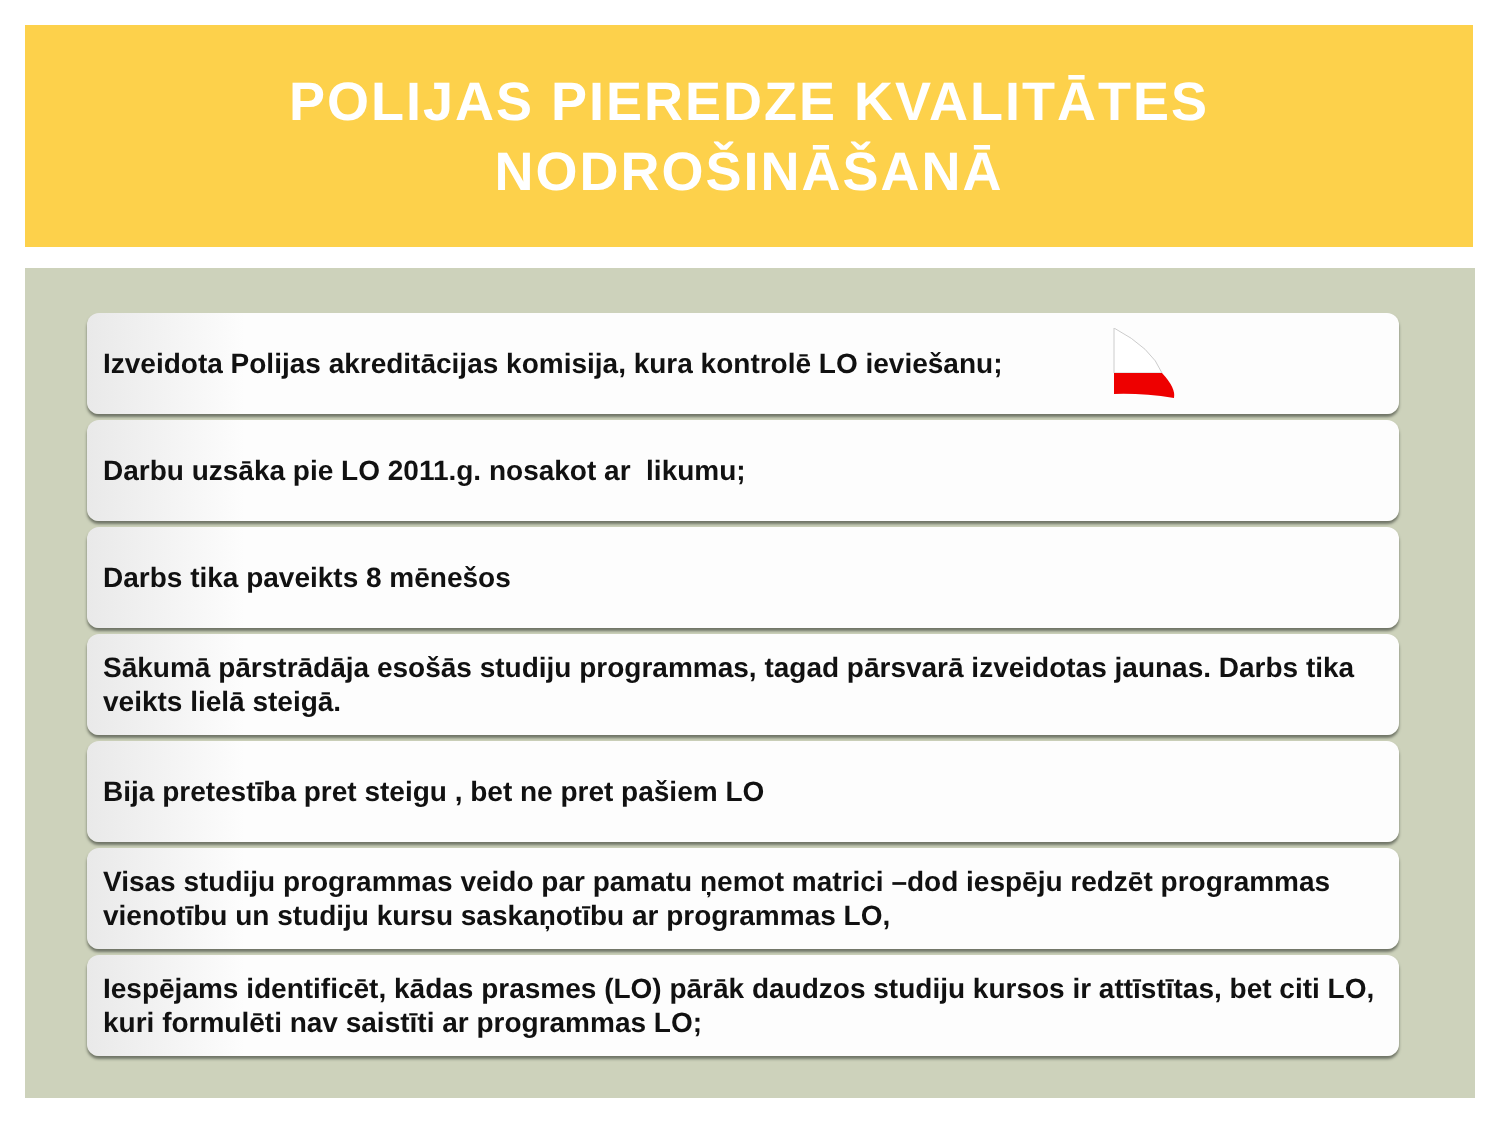POLIJAS PIEREDZE KVALITĀTES
NODROŠINĀŠANĀ
Izveidota Polijas akreditācijas komisija, kura kontrolē LO ieviešanu;
Darbu uzsāka pie LO 2011.g. nosakot ar likumu;
Darbs tika paveikts 8 mēnešos
Sākumā pārstrādāja esošās studiju programmas, tagad pārsvarā izveidotas jaunas. Darbs tika veikts lielā steigā.
Bija pretestība pret steigu , bet ne pret pašiem LO
Visas studiju programmas veido par pamatu ņemot matrici –dod iespēju redzēt programmas vienotību un studiju kursu saskaņotību ar programmas LO,
Iespējams identificēt, kādas prasmes (LO) pārāk daudzos studiju kursos ir attīstītas, bet citi LO, kuri formulēti nav saistīti ar programmas LO;